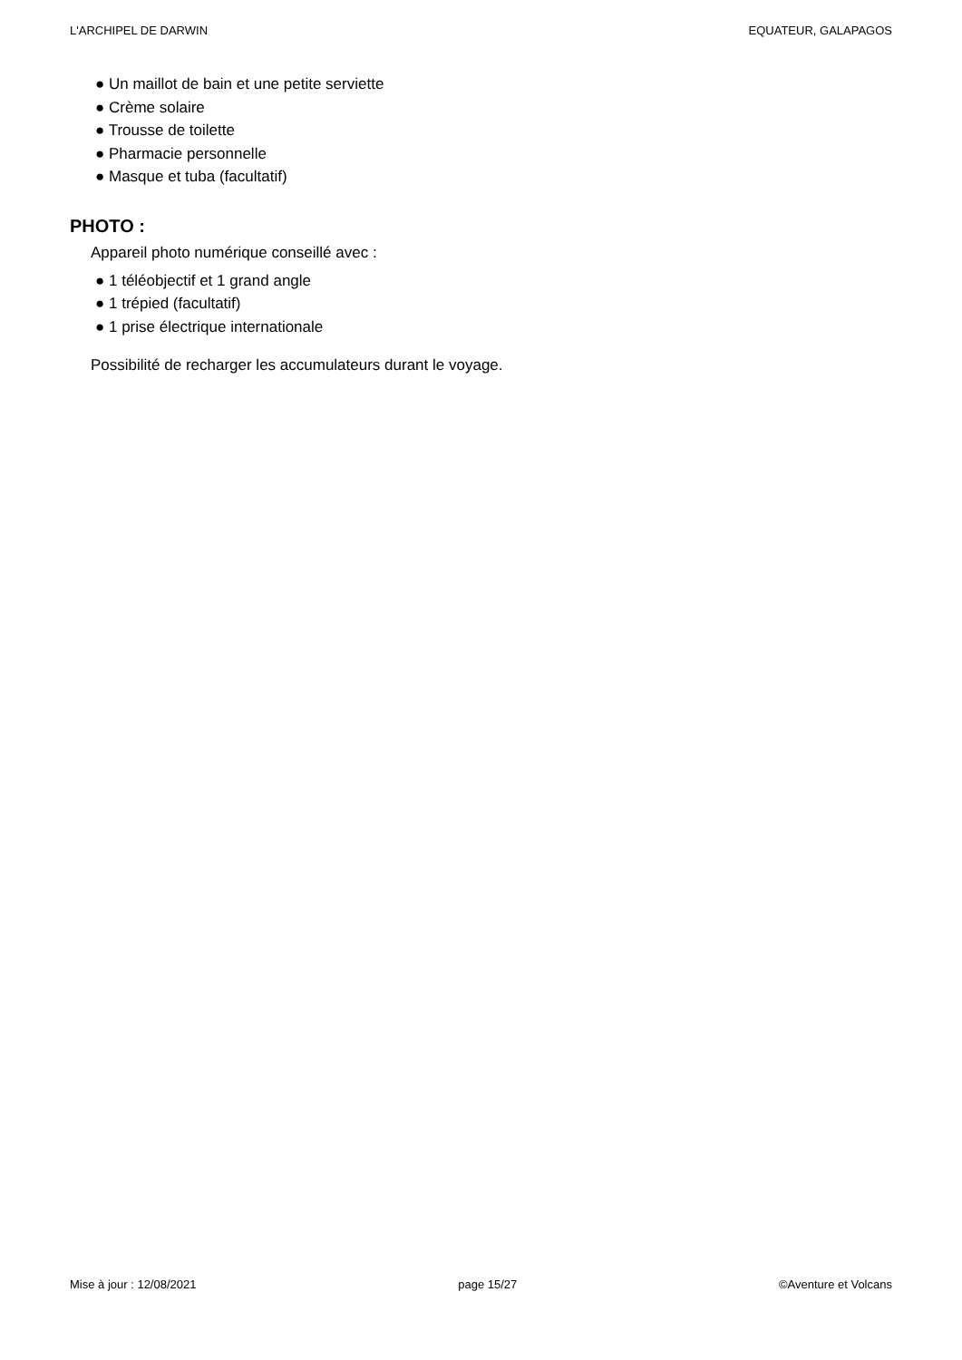L'ARCHIPEL DE DARWIN EQUATEUR, GALAPAGOS
● Un maillot de bain et une petite serviette
● Crème solaire
● Trousse de toilette
● Pharmacie personnelle
● Masque et tuba (facultatif)
PHOTO :
Appareil photo numérique conseillé avec :
● 1 téléobjectif et 1 grand angle
● 1 trépied (facultatif)
● 1 prise électrique internationale
Possibilité de recharger les accumulateurs durant le voyage.
Mise à jour : 12/08/2021 page 15/27 ©Aventure et Volcans